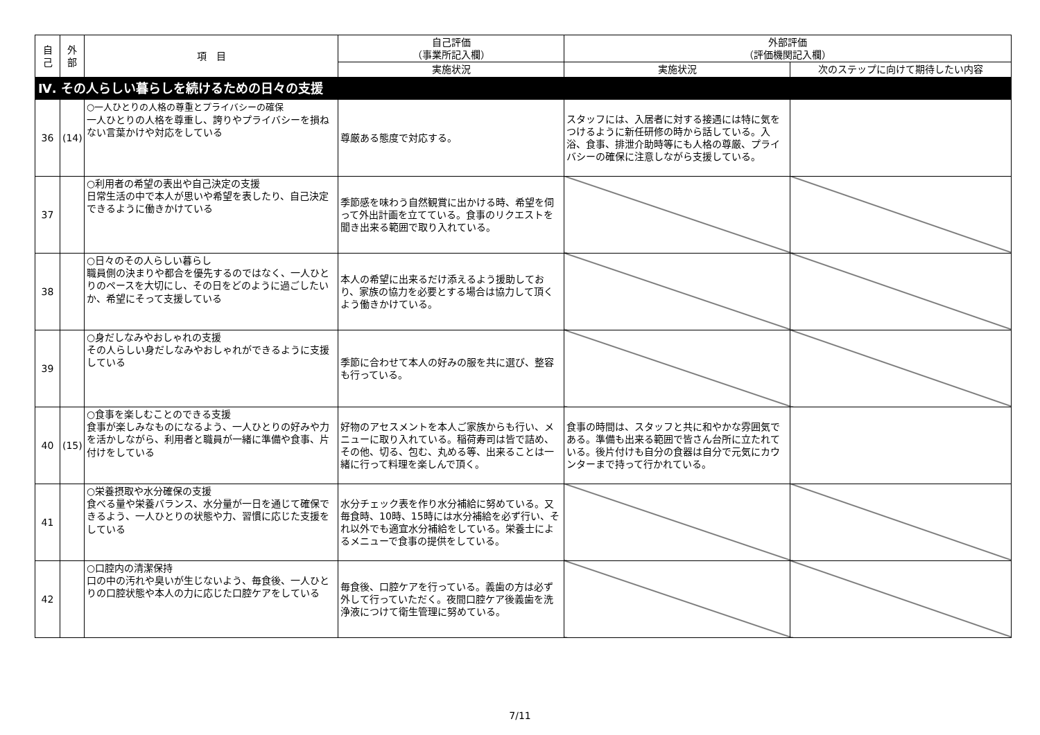| 自 己 | 外 部 | 項 目 | 自己評価 （事業所記入欄） | 外部評価 （評価機関記入欄） | |
| --- | --- | --- | --- | --- | --- |
| | | | 実施状況 | 実施状況 | 次のステップに向けて期待したい内容 |
| Ⅳ. その人らしい暮らしを続けるための日々の支援 | | | | | |
| 36 | (14) | ○一人ひとりの人格の尊重とプライバシーの確保 一人ひとりの人格を尊重し、誇りやプライバシーを損ねない言葉かけや対応をしている | 尊厳ある態度で対応する。 | スタッフには、入居者に対する接遇には特に気をつけるように新任研修の時から話している。入浴、食事、排泄介助時等にも人格の尊厳、プライバシーの確保に注意しながら支援している。 | |
| 37 | | ○利用者の希望の表出や自己決定の支援 日常生活の中で本人が思いや希望を表したり、自己決定できるように働きかけている | 季節感を味わう自然観賞に出かける時、希望を伺って外出計画を立てている。食事のリクエストを聞き出来る範囲で取り入れている。 | | |
| 38 | | ○日々のその人らしい暮らし 職員側の決まりや都合を優先するのではなく、一人ひとりのペースを大切にし、その日をどのように過ごしたいか、希望にそって支援している | 本人の希望に出来るだけ添えるよう援助しており、家族の協力を必要とする場合は協力して頂くよう働きかけている。 | | |
| 39 | | ○身だしなみやおしゃれの支援 その人らしい身だしなみやおしゃれができるように支援している | 季節に合わせて本人の好みの服を共に選び、整容も行っている。 | | |
| 40 | (15) | ○食事を楽しむことのできる支援 食事が楽しみなものになるよう、一人ひとりの好みや力を活かしながら、利用者と職員が一緒に準備や食事、片付けをしている | 好物のアセスメントを本人ご家族からも行い、メニューに取り入れている。稲荷寿司は皆で詰め、その他、切る、包む、丸める等、出来ることは一緒に行って料理を楽しんで頂く。 | 食事の時間は、スタッフと共に和やかな雰囲気である。準備も出来る範囲で皆さん台所に立たれている。後片付けも自分の食器は自分で元気にカウンターまで持って行かれている。 | |
| 41 | | ○栄養摂取や水分確保の支援 食べる量や栄養バランス、水分量が一日を通じて確保できるよう、一人ひとりの状態や力、習慣に応じた支援をしている | 水分チェック表を作り水分補給に努めている。又毎食時、10時、15時には水分補給を必ず行い、それ以外でも適宜水分補給をしている。栄養士によるメニューで食事の提供をしている。 | | |
| 42 | | ○口腔内の清潔保持 口の中の汚れや臭いが生じないよう、毎食後、一人ひとりの口腔状態や本人の力に応じた口腔ケアをしている | 毎食後、口腔ケアを行っている。義歯の方は必ず外して行っていただく。夜間口腔ケア後義歯を洗浄液につけて衛生管理に努めている。 | | |
7/11